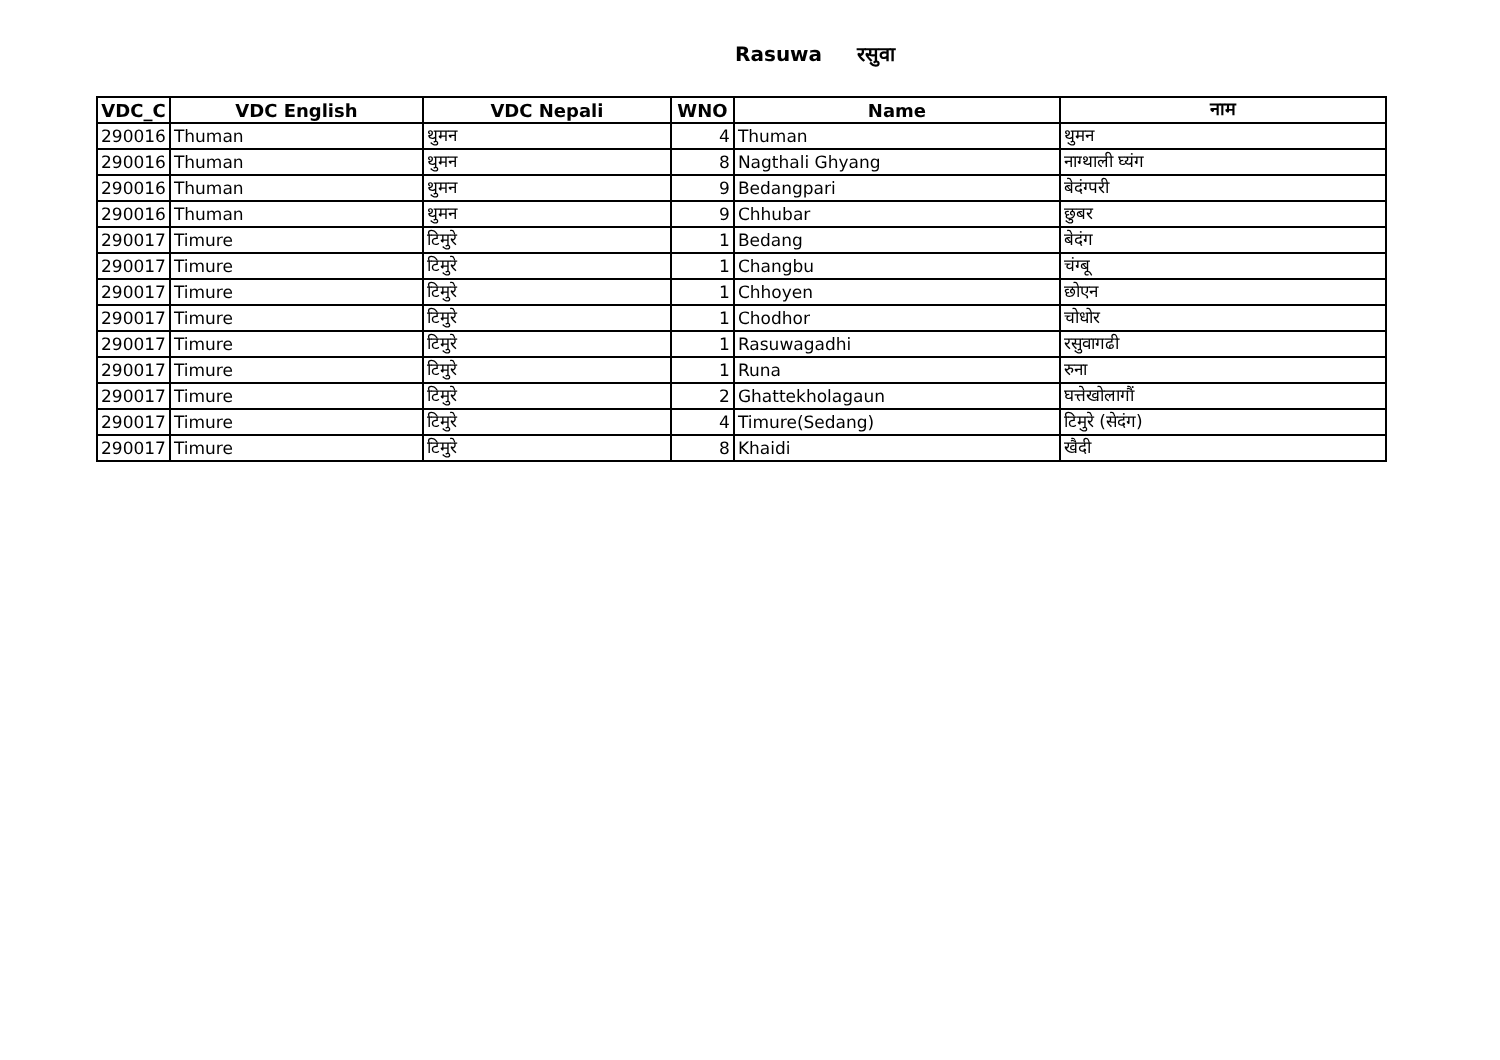Rasuwa रसुवा
| VDC_C | VDC English | VDC Nepali | WNO | Name | नाम |
| --- | --- | --- | --- | --- | --- |
| 290016 | Thuman | थुमन | 4 | Thuman | थुमन |
| 290016 | Thuman | थुमन | 8 | Nagthali Ghyang | नाग्थाली घ्यंग |
| 290016 | Thuman | थुमन | 9 | Bedangpari | बेदंग्परी |
| 290016 | Thuman | थुमन | 9 | Chhubar | छुबर |
| 290017 | Timure | टिमुरे | 1 | Bedang | बेदंग |
| 290017 | Timure | टिमुरे | 1 | Changbu | चंग्बू |
| 290017 | Timure | टिमुरे | 1 | Chhoyen | छोएन |
| 290017 | Timure | टिमुरे | 1 | Chodhor | चोधोर |
| 290017 | Timure | टिमुरे | 1 | Rasuwagadhi | रसुवागढी |
| 290017 | Timure | टिमुरे | 1 | Runa | रुना |
| 290017 | Timure | टिमुरे | 2 | Ghattekholagaun | घत्तेखोलागौं |
| 290017 | Timure | टिमुरे | 4 | Timure(Sedang) | टिमुरे (सेदंग) |
| 290017 | Timure | टिमुरे | 8 | Khaidi | खैदी |